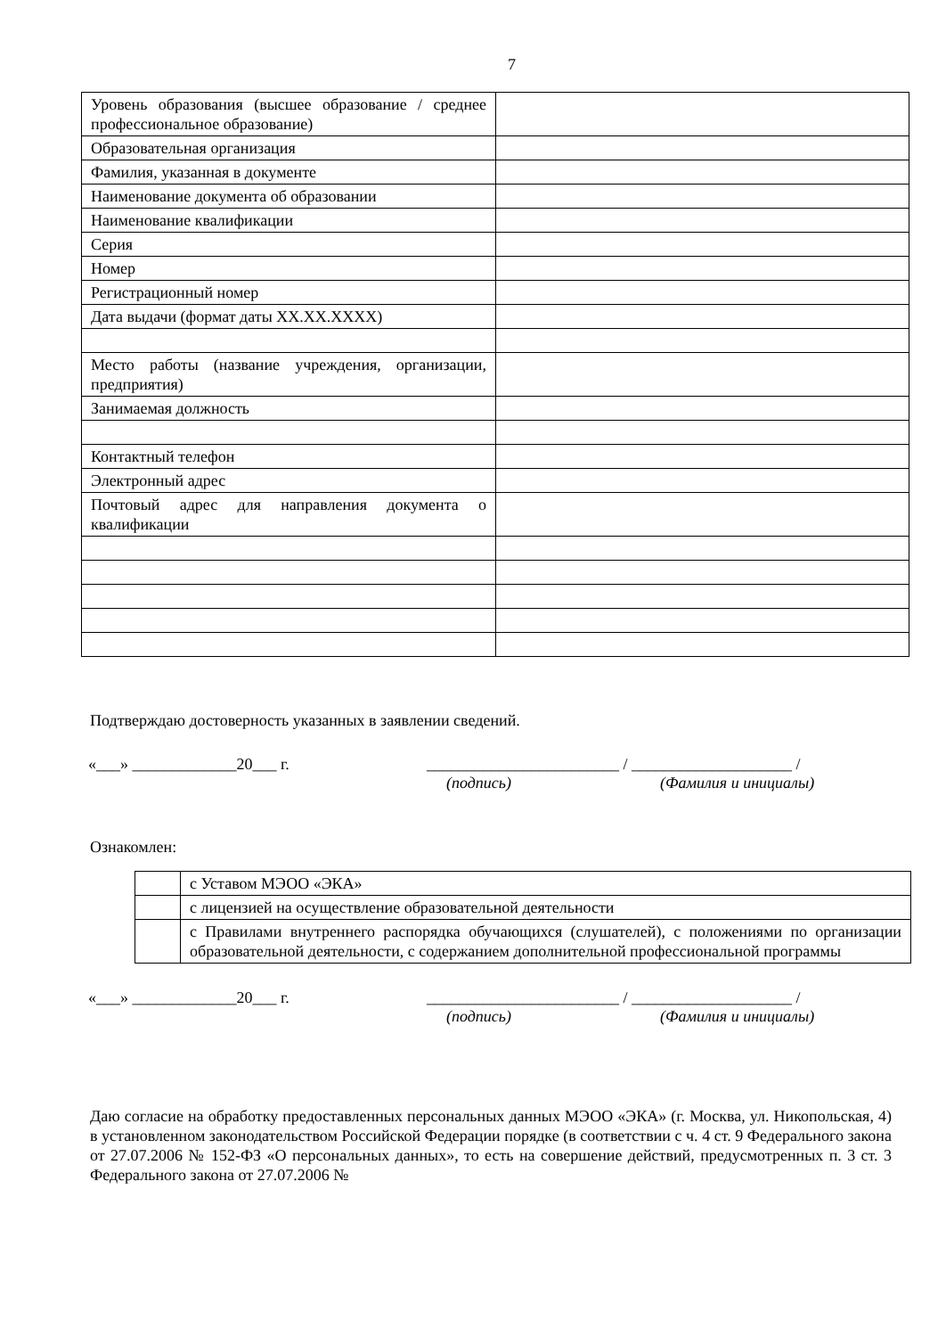7
| Уровень образования (высшее образование / среднее профессиональное образование) | |
| Образовательная организация | |
| Фамилия, указанная в документе | |
| Наименование документа об образовании | |
| Наименование квалификации | |
| Серия | |
| Номер | |
| Регистрационный номер | |
| Дата выдачи (формат даты ХХ.ХХ.ХХХХ) | |
| Место работы (название учреждения, организации, предприятия) | |
| Занимаемая должность | |
| Контактный телефон | |
| Электронный адрес | |
| Почтовый адрес для направления документа о квалификации | |
Подтверждаю достоверность указанных в заявлении сведений.
«___» _____________20___ г. ________________________ / ____________________ /
(подпись) (Фамилия и инициалы)
Ознакомлен:
| | с Уставом МЭОО «ЭКА» |
| | с лицензией на осуществление образовательной деятельности |
| | с Правилами внутреннего распорядка обучающихся (слушателей), с положениями по организации образовательной деятельности, с содержанием дополнительной профессиональной программы |
«___» _____________20___ г. ________________________ / ____________________ /
(подпись) (Фамилия и инициалы)
Даю согласие на обработку предоставленных персональных данных МЭОО «ЭКА» (г. Москва, ул. Никопольская, 4) в установленном законодательством Российской Федерации порядке (в соответствии с ч. 4 ст. 9 Федерального закона от 27.07.2006 № 152-ФЗ «О персональных данных», то есть на совершение действий, предусмотренных п. 3 ст. 3 Федерального закона от 27.07.2006 №